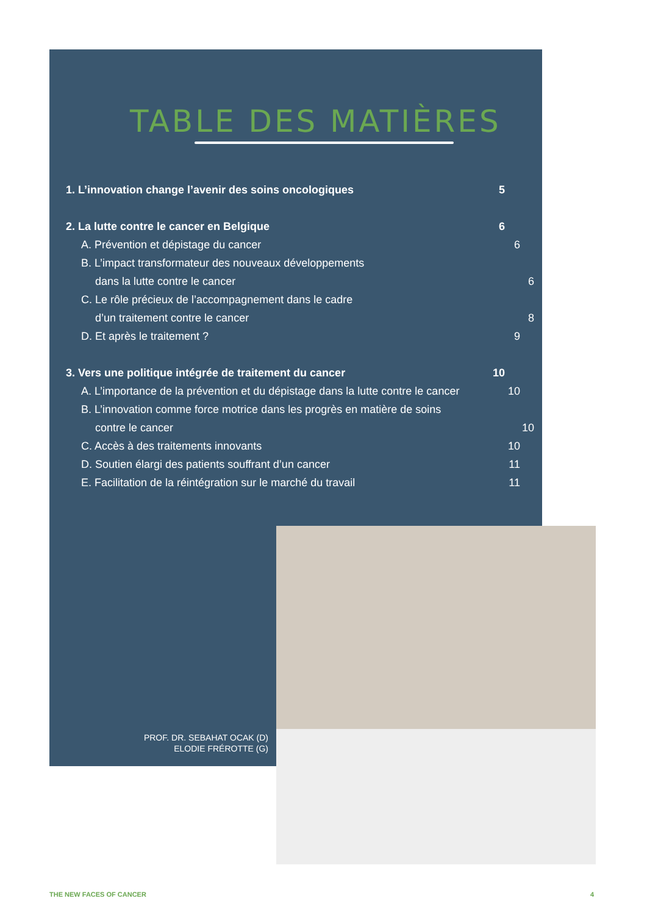TABLE DES MATIÈRES
1. L’innovation change l’avenir des soins oncologiques 5
2. La lutte contre le cancer en Belgique 6
A. Prévention et dépistage du cancer 6
B. L’impact transformateur des nouveaux développements
dans la lutte contre le cancer 6
C. Le rôle précieux de l’accompagnement dans le cadre
d’un traitement contre le cancer 8
D. Et après le traitement ? 9
3. Vers une politique intégrée de traitement du cancer 10
A. L’importance de la prévention et du dépistage dans la lutte contre le cancer 10
B. L’innovation comme force motrice dans les progrès en matière de soins
contre le cancer 10
C. Accès à des traitements innovants 10
D. Soutien élargi des patients souffrant d’un cancer 11
E. Facilitation de la réintégration sur le marché du travail 11
PROF. DR. SEBAHAT OCAK (D)
ELODIE FRÉROTTE (G)
THE NEW FACES OF CANCER 4